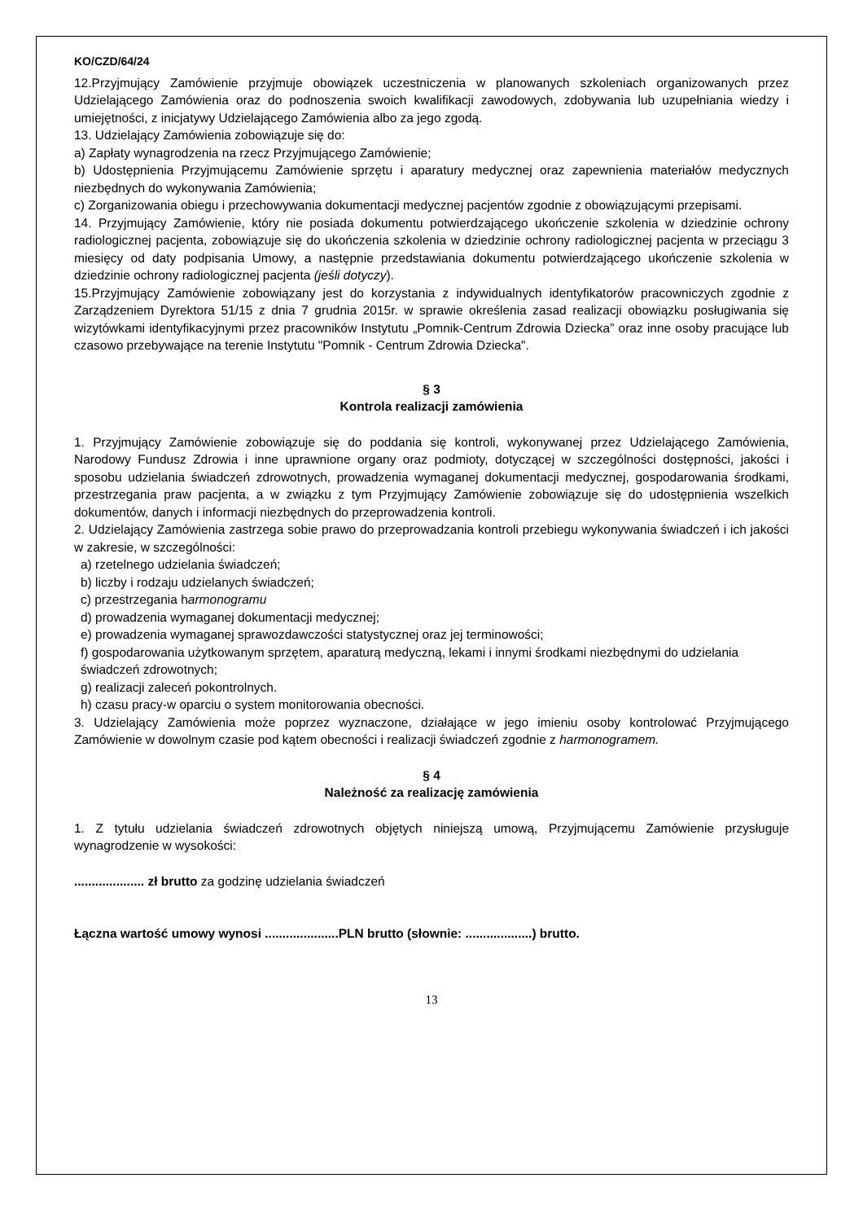KO/CZD/64/24
12.Przyjmujący Zamówienie przyjmuje obowiązek uczestniczenia w planowanych szkoleniach organizowanych przez Udzielającego Zamówienia oraz do podnoszenia swoich kwalifikacji zawodowych, zdobywania lub uzupełniania wiedzy i umiejętności, z inicjatywy Udzielającego Zamówienia albo za jego zgodą.
13. Udzielający Zamówienia zobowiązuje się do:
a) Zapłaty wynagrodzenia na rzecz Przyjmującego Zamówienie;
b) Udostępnienia Przyjmującemu Zamówienie sprzętu i aparatury medycznej oraz zapewnienia materiałów medycznych niezbędnych do wykonywania Zamówienia;
c) Zorganizowania obiegu i przechowywania dokumentacji medycznej pacjentów zgodnie z obowiązującymi przepisami.
14. Przyjmujący Zamówienie, który nie posiada dokumentu potwierdzającego ukończenie szkolenia w dziedzinie ochrony radiologicznej pacjenta, zobowiązuje się do ukończenia szkolenia w dziedzinie ochrony radiologicznej pacjenta w przeciągu 3 miesięcy od daty podpisania Umowy, a następnie przedstawiania dokumentu potwierdzającego ukończenie szkolenia w dziedzinie ochrony radiologicznej pacjenta (jeśli dotyczy).
15.Przyjmujący Zamówienie zobowiązany jest do korzystania z indywidualnych identyfikatorów pracowniczych zgodnie z Zarządzeniem Dyrektora 51/15 z dnia 7 grudnia 2015r. w sprawie określenia zasad realizacji obowiązku posługiwania się wizytówkami identyfikacyjnymi przez pracowników Instytutu „Pomnik-Centrum Zdrowia Dziecka” oraz inne osoby pracujące lub czasowo przebywające na terenie Instytutu "Pomnik - Centrum Zdrowia Dziecka".
§ 3
Kontrola realizacji zamówienia
1. Przyjmujący Zamówienie zobowiązuje się do poddania się kontroli, wykonywanej przez Udzielającego Zamówienia, Narodowy Fundusz Zdrowia i inne uprawnione organy oraz podmioty, dotyczącej w szczególności dostępności, jakości i sposobu udzielania świadczeń zdrowotnych, prowadzenia wymaganej dokumentacji medycznej, gospodarowania środkami, przestrzegania praw pacjenta, a w związku z tym Przyjmujący Zamówienie zobowiązuje się do udostępnienia wszelkich dokumentów, danych i informacji niezbędnych do przeprowadzenia kontroli.
2. Udzielający Zamówienia zastrzega sobie prawo do przeprowadzania kontroli przebiegu wykonywania świadczeń i ich jakości w zakresie, w szczególności:
a) rzetelnego udzielania świadczeń;
b) liczby i rodzaju udzielanych świadczeń;
c) przestrzegania harmonogramu
d) prowadzenia wymaganej dokumentacji medycznej;
e) prowadzenia wymaganej sprawozdawczości statystycznej oraz jej terminowości;
f) gospodarowania użytkowanym sprzętem, aparaturą medyczną, lekami i innymi środkami niezbędnymi do udzielania świadczeń zdrowotnych;
g) realizacji zaleceń pokontrolnych.
h) czasu pracy-w oparciu o system monitorowania obecności.
3. Udzielający Zamówienia może poprzez wyznaczone, działające w jego imieniu osoby kontrolować Przyjmującego Zamówienie w dowolnym czasie pod kątem obecności i realizacji świadczeń zgodnie z harmonogramem.
§ 4
Należność za realizację zamówienia
1. Z tytułu udzielania świadczeń zdrowotnych objętych niniejszą umową, Przyjmującemu Zamówienie przysługuje wynagrodzenie w wysokości:
.................... zł brutto za godzinę udzielania świadczeń
Łączna wartość umowy wynosi .....................PLN brutto (słownie: ...................) brutto.
13